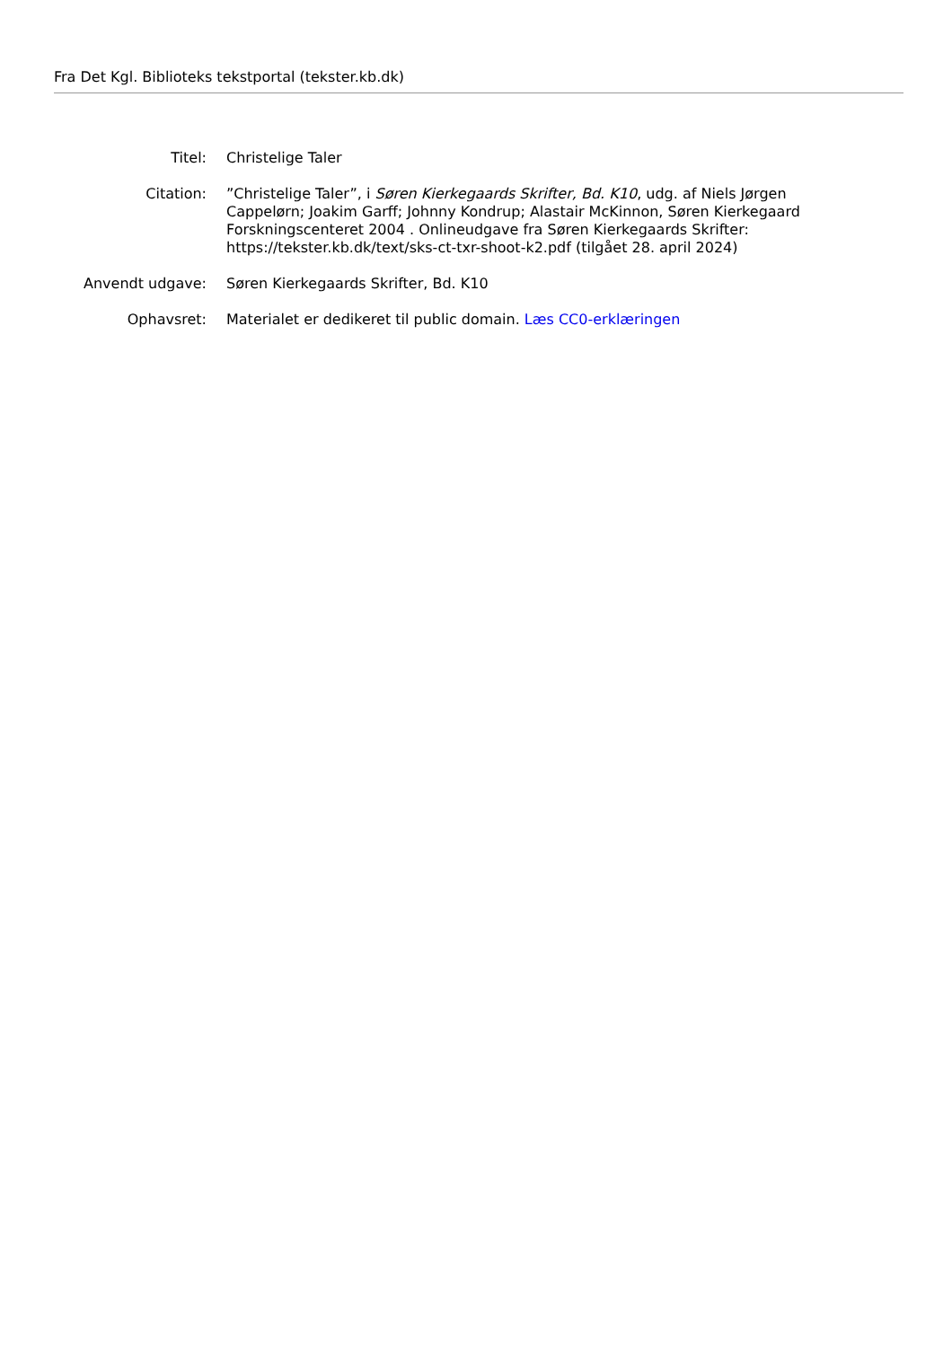Fra Det Kgl. Biblioteks tekstportal (tekster.kb.dk)
| Titel: | Christelige Taler |
| Citation: | ”Christelige Taler”, i Søren Kierkegaards Skrifter, Bd. K10 , udg. af Niels Jørgen Cappelørn; Joakim Garff; Johnny Kondrup; Alastair McKinnon, Søren Kierkegaard Forskningscenteret 2004 . Onlineudgave fra Søren Kierkegaards Skrifter: https://tekster.kb.dk/text/sks-ct-txr-shoot-k2.pdf (tilgået 28. april 2024) |
| Anvendt udgave: | Søren Kierkegaards Skrifter, Bd. K10 |
| Ophavsret: | Materialet er dedikeret til public domain. Læs CC0-erklæringen |